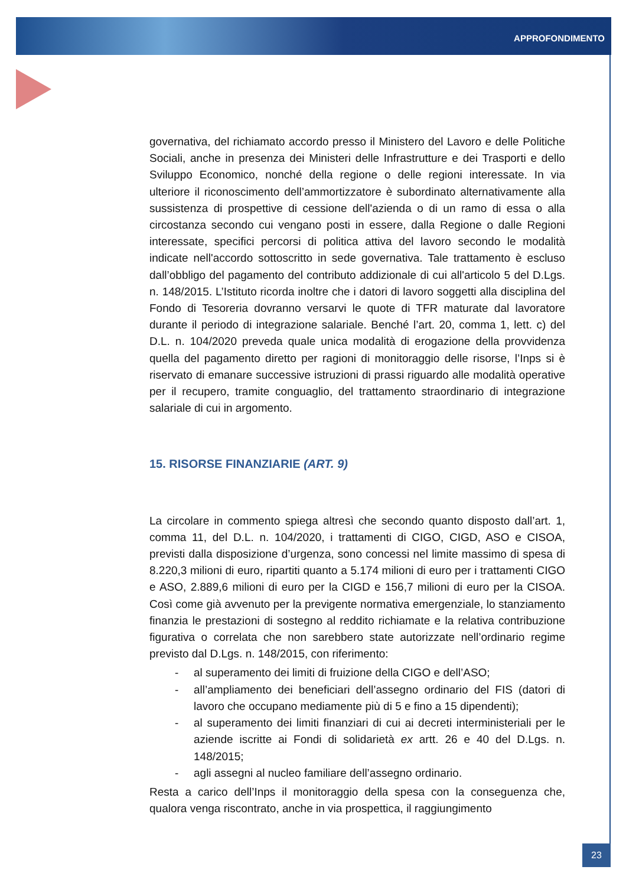APPROFONDIMENTO
governativa, del richiamato accordo presso il Ministero del Lavoro e delle Politiche Sociali, anche in presenza dei Ministeri delle Infrastrutture e dei Trasporti e dello Sviluppo Economico, nonché della regione o delle regioni interessate. In via ulteriore il riconoscimento dell’ammortizzatore è subordinato alternativamente alla sussistenza di prospettive di cessione dell'azienda o di un ramo di essa o alla circostanza secondo cui vengano posti in essere, dalla Regione o dalle Regioni interessate, specifici percorsi di politica attiva del lavoro secondo le modalità indicate nell'accordo sottoscritto in sede governativa. Tale trattamento è escluso dall’obbligo del pagamento del contributo addizionale di cui all'articolo 5 del D.Lgs. n. 148/2015. L’Istituto ricorda inoltre che i datori di lavoro soggetti alla disciplina del Fondo di Tesoreria dovranno versarvi le quote di TFR maturate dal lavoratore durante il periodo di integrazione salariale. Benché l’art. 20, comma 1, lett. c) del D.L. n. 104/2020 preveda quale unica modalità di erogazione della provvidenza quella del pagamento diretto per ragioni di monitoraggio delle risorse, l’Inps si è riservato di emanare successive istruzioni di prassi riguardo alle modalità operative per il recupero, tramite conguaglio, del trattamento straordinario di integrazione salariale di cui in argomento.
15. RISORSE FINANZIARIE (ART. 9)
La circolare in commento spiega altresì che secondo quanto disposto dall’art. 1, comma 11, del D.L. n. 104/2020, i trattamenti di CIGO, CIGD, ASO e CISOA, previsti dalla disposizione d’urgenza, sono concessi nel limite massimo di spesa di 8.220,3 milioni di euro, ripartiti quanto a 5.174 milioni di euro per i trattamenti CIGO e ASO, 2.889,6 milioni di euro per la CIGD e 156,7 milioni di euro per la CISOA. Così come già avvenuto per la previgente normativa emergenziale, lo stanziamento finanzia le prestazioni di sostegno al reddito richiamate e la relativa contribuzione figurativa o correlata che non sarebbero state autorizzate nell’ordinario regime previsto dal D.Lgs. n. 148/2015, con riferimento:
- al superamento dei limiti di fruizione della CIGO e dell’ASO;
- all’ampliamento dei beneficiari dell’assegno ordinario del FIS (datori di lavoro che occupano mediamente più di 5 e fino a 15 dipendenti);
- al superamento dei limiti finanziari di cui ai decreti interministeriali per le aziende iscritte ai Fondi di solidarietà ex artt. 26 e 40 del D.Lgs. n. 148/2015;
- agli assegni al nucleo familiare dell’assegno ordinario.
Resta a carico dell’Inps il monitoraggio della spesa con la conseguenza che, qualora venga riscontrato, anche in via prospettica, il raggiungimento
23